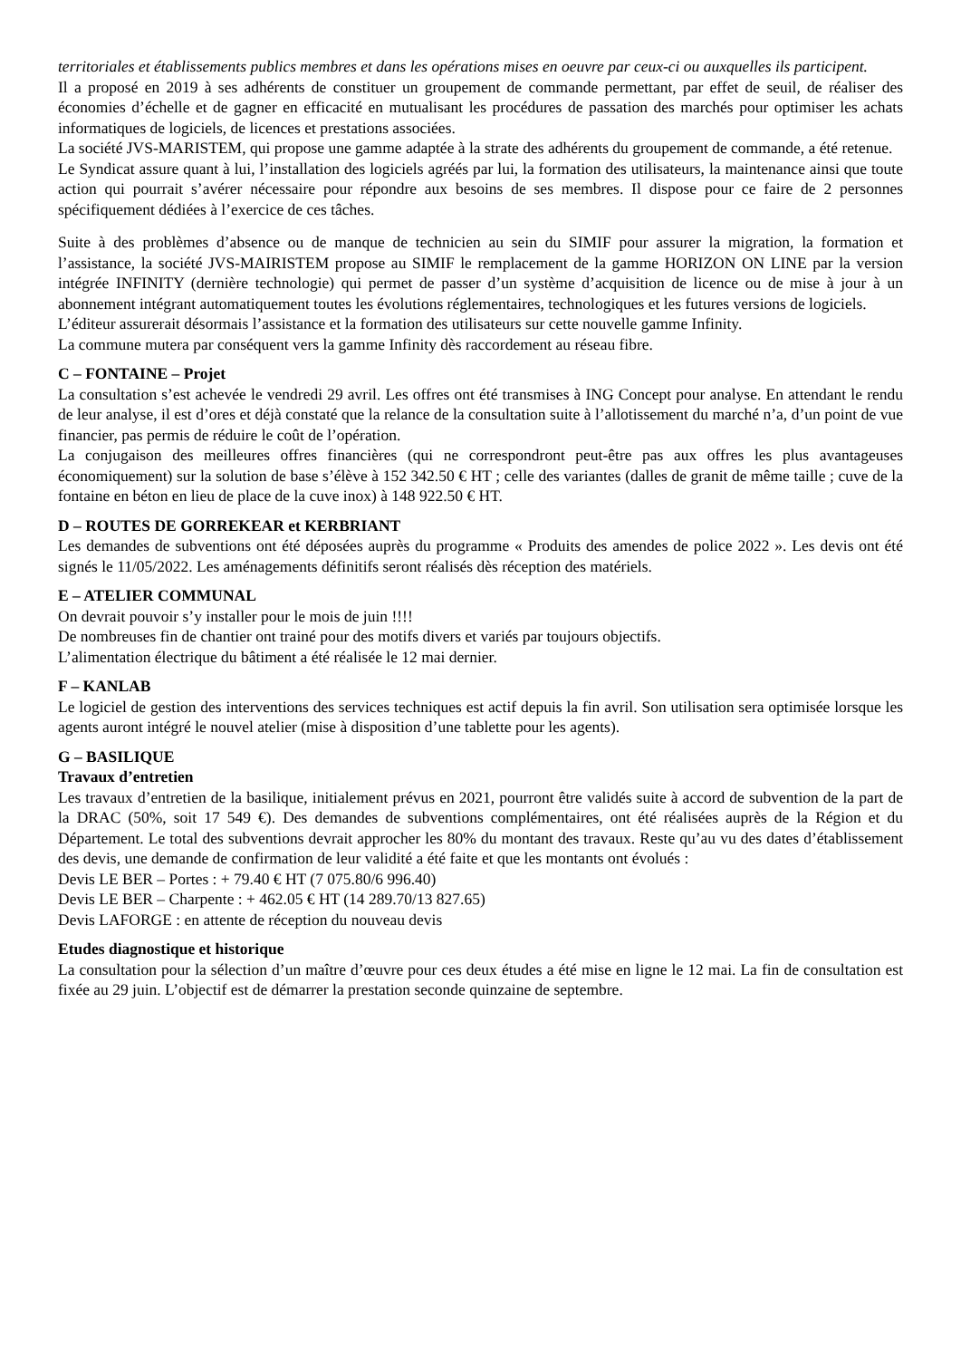territoriales et établissements publics membres et dans les opérations mises en oeuvre par ceux-ci ou auxquelles ils participent.
Il a proposé en 2019 à ses adhérents de constituer un groupement de commande permettant, par effet de seuil, de réaliser des économies d’échelle et de gagner en efficacité en mutualisant les procédures de passation des marchés pour optimiser les achats informatiques de logiciels, de licences et prestations associées.
La société JVS-MARISTEM, qui propose une gamme adaptée à la strate des adhérents du groupement de commande, a été retenue.
Le Syndicat assure quant à lui, l’installation des logiciels agréés par lui, la formation des utilisateurs, la maintenance ainsi que toute action qui pourrait s’avérer nécessaire pour répondre aux besoins de ses membres. Il dispose pour ce faire de 2 personnes spécifiquement dédiées à l’exercice de ces tâches.
Suite à des problèmes d’absence ou de manque de technicien au sein du SIMIF pour assurer la migration, la formation et l’assistance, la société JVS-MAIRISTEM propose au SIMIF le remplacement de la gamme HORIZON ON LINE par la version intégrée INFINITY (dernière technologie) qui permet de passer d’un système d’acquisition de licence ou de mise à jour à un abonnement intégrant automatiquement toutes les évolutions réglementaires, technologiques et les futures versions de logiciels.
L’éditeur assurerait désormais l’assistance et la formation des utilisateurs sur cette nouvelle gamme Infinity.
La commune mutera par conséquent vers la gamme Infinity dès raccordement au réseau fibre.
C – FONTAINE – Projet
La consultation s’est achevée le vendredi 29 avril. Les offres ont été transmises à ING Concept pour analyse. En attendant le rendu de leur analyse, il est d’ores et déjà constaté que la relance de la consultation suite à l’allotissement du marché n’a, d’un point de vue financier, pas permis de réduire le coût de l’opération.
La conjugaison des meilleures offres financières (qui ne correspondront peut-être pas aux offres les plus avantageuses économiquement) sur la solution de base s’élève à 152 342.50 € HT ; celle des variantes (dalles de granit de même taille ; cuve de la fontaine en béton en lieu de place de la cuve inox) à 148 922.50 € HT.
D – ROUTES DE GORREKEAR et KERBRIANT
Les demandes de subventions ont été déposées auprès du programme « Produits des amendes de police 2022 ». Les devis ont été signés le 11/05/2022. Les aménagements définitifs seront réalisés dès réception des matériels.
E – ATELIER COMMUNAL
On devrait pouvoir s’y installer pour le mois de juin !!!!
De nombreuses fin de chantier ont trainé pour des motifs divers et variés par toujours objectifs.
L’alimentation électrique du bâtiment a été réalisée le 12 mai dernier.
F – KANLAB
Le logiciel de gestion des interventions des services techniques est actif depuis la fin avril. Son utilisation sera optimisée lorsque les agents auront intégré le nouvel atelier (mise à disposition d’une tablette pour les agents).
G – BASILIQUE
Travaux d’entretien
Les travaux d’entretien de la basilique, initialement prévus en 2021, pourront être validés suite à accord de subvention de la part de la DRAC (50%, soit 17 549 €). Des demandes de subventions complémentaires, ont été réalisées auprès de la Région et du Département. Le total des subventions devrait approcher les 80% du montant des travaux. Reste qu’au vu des dates d’établissement des devis, une demande de confirmation de leur validité a été faite et que les montants ont évolués :
Devis LE BER – Portes : + 79.40 € HT (7 075.80/6 996.40)
Devis LE BER – Charpente : + 462.05 € HT (14 289.70/13 827.65)
Devis LAFORGE : en attente de réception du nouveau devis
Etudes diagnostique et historique
La consultation pour la sélection d’un maître d’œuvre pour ces deux études a été mise en ligne le 12 mai. La fin de consultation est fixée au 29 juin. L’objectif est de démarrer la prestation seconde quinzaine de septembre.